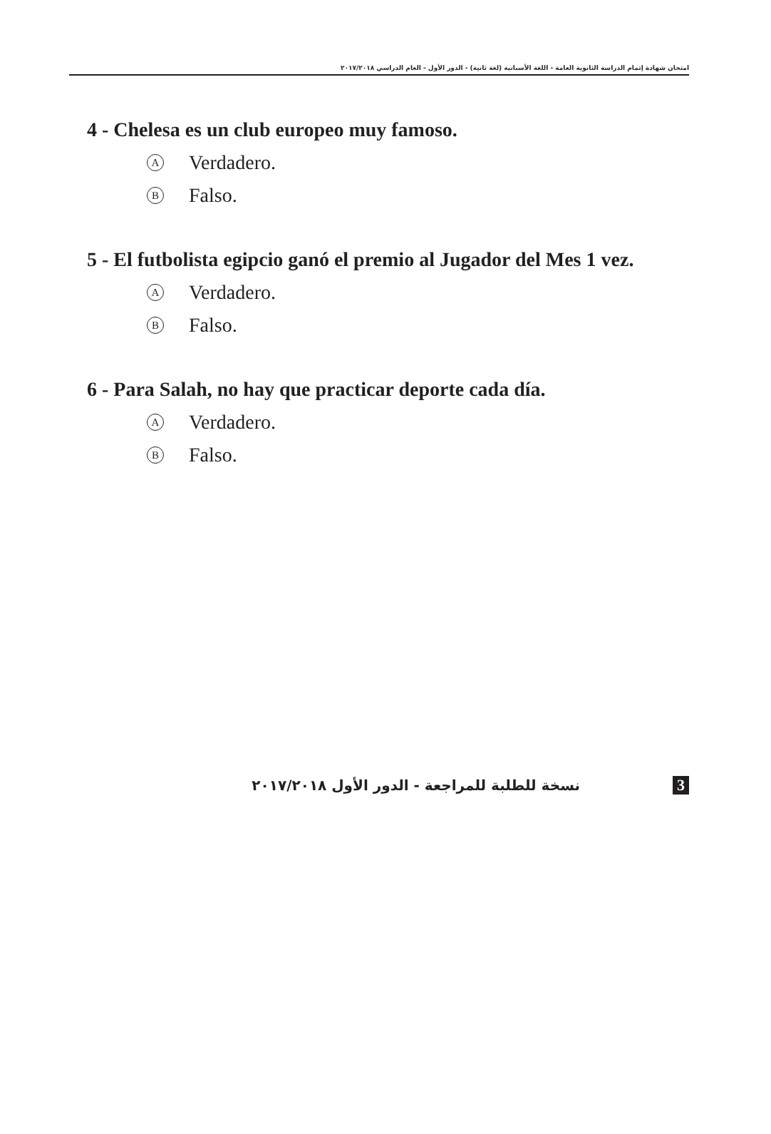امتحان شهادة إتمام الدراسة الثانوية العامة - اللغة الأسبانية (لغة ثانية) - الدور الأول - العام الدراسي ٢٠١٧/٢٠١٨
4 - Chelesa es un club europeo muy famoso.
A Verdadero.
B Falso.
5 - El futbolista egipcio ganó el premio al Jugador del Mes 1 vez.
A Verdadero.
B Falso.
6 - Para Salah, no hay que practicar deporte cada día.
A Verdadero.
B Falso.
نسخة للطلبة للمراجعة - الدور الأول ٢٠١٧/٢٠١٨ 3